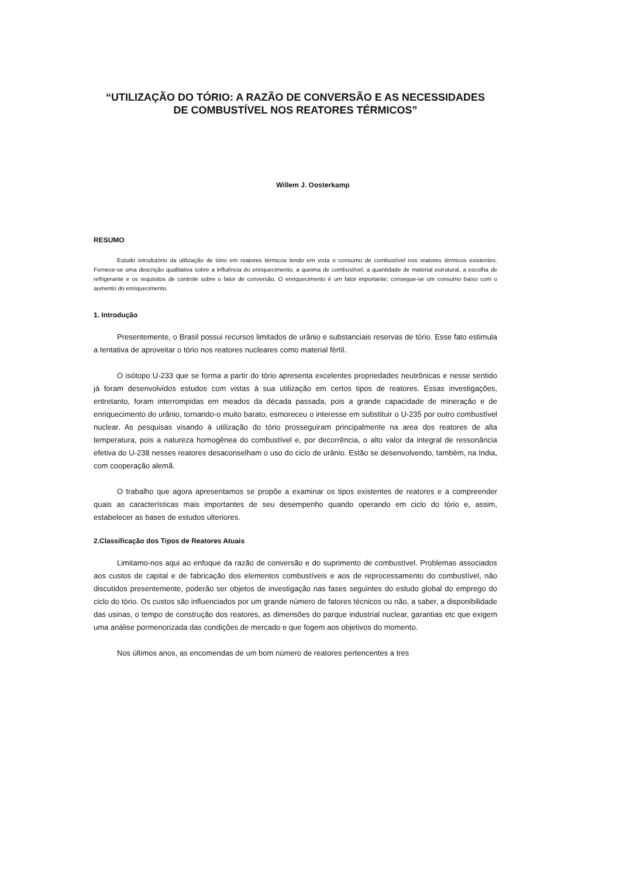“UTILIZAÇÃO DO TÓRIO: A RAZÃO DE CONVERSÃO E AS NECESSIDADES
DE COMBUSTÍVEL NOS REATORES TÉRMICOS”
Willem J. Oosterkamp
RESUMO
Estudo introdutório da utilização de tório em reatores térmicos tendo em vista o consumo de combustível nos reatores térmicos existentes. Fornece-se uma descrição qualitativa sobre a influência do enriquecimento, a queima de combustível, a quantidade de material estrutural, a escolha de refrigerante e os requisitos de controle sobre o fator de conversão. O enriquecimento é um fator importante; consegue-se um consumo baixo com o aumento do enriquecimento.
1. Introdução
Presentemente, o Brasil possui recursos limitados de urânio e substanciais reservas de tório. Esse fato estimula a tentativa de aproveitar o tório nos reatores nucleares como material fértil.
O isótopo U-233 que se forma a partir do tório apresenta excelentes propriedades neutrônicas e nesse sentido já foram desenvolvidos estudos com vistas à sua utilização em certos tipos de reatores. Essas investigações, entretanto, foram interrompidas em meados da década passada, pois a grande capacidade de mineração e de enriquecimento do urânio, tornando-o muito barato, esmoreceu o interesse em substituir o U-235 por outro combustível nuclear. As pesquisas visando à utilização do tório prosseguiram principalmente na area dos reatores de alta temperatura, pois a natureza homogênea do combustível e, por decorrência, o alto valor da integral de ressonância efetiva do U-238 nesses reatores desaconselham o uso do ciclo de urânio. Estão se desenvolvendo, também, na India, com cooperação alemã.
O trabalho que agora apresentamos se propõe a examinar os tipos existentes de reatores e a compreender quais as características mais importantes de seu desempenho quando operando em ciclo do tório e, assim, estabelecer as bases de estudos ulteriores.
2.Classificação dos Tipos de Reatores Atuais
Limitamo-nos aqui ao enfoque da razão de conversão e do suprimento de combustível. Problemas associados aos custos de capital e de fabricação dos elementos combustíveis e aos de reprocessamento do combustível, não discutidos presentemente, poderão ser objetos de investigação nas fases seguintes do estudo global do emprego do ciclo do tório. Os custos são influenciados por um grande número de fatores técnicos ou não, a saber, a disponibilidade das usinas, o tempo de construção dos reatores, as dimensões do parque industrial nuclear, garantias etc que exigem uma análise pormenorizada das condições de mercado e que fogem aos objetivos do momento.
Nos últimos anos, as encomendas de um bom número de reatores pertencentes a tres